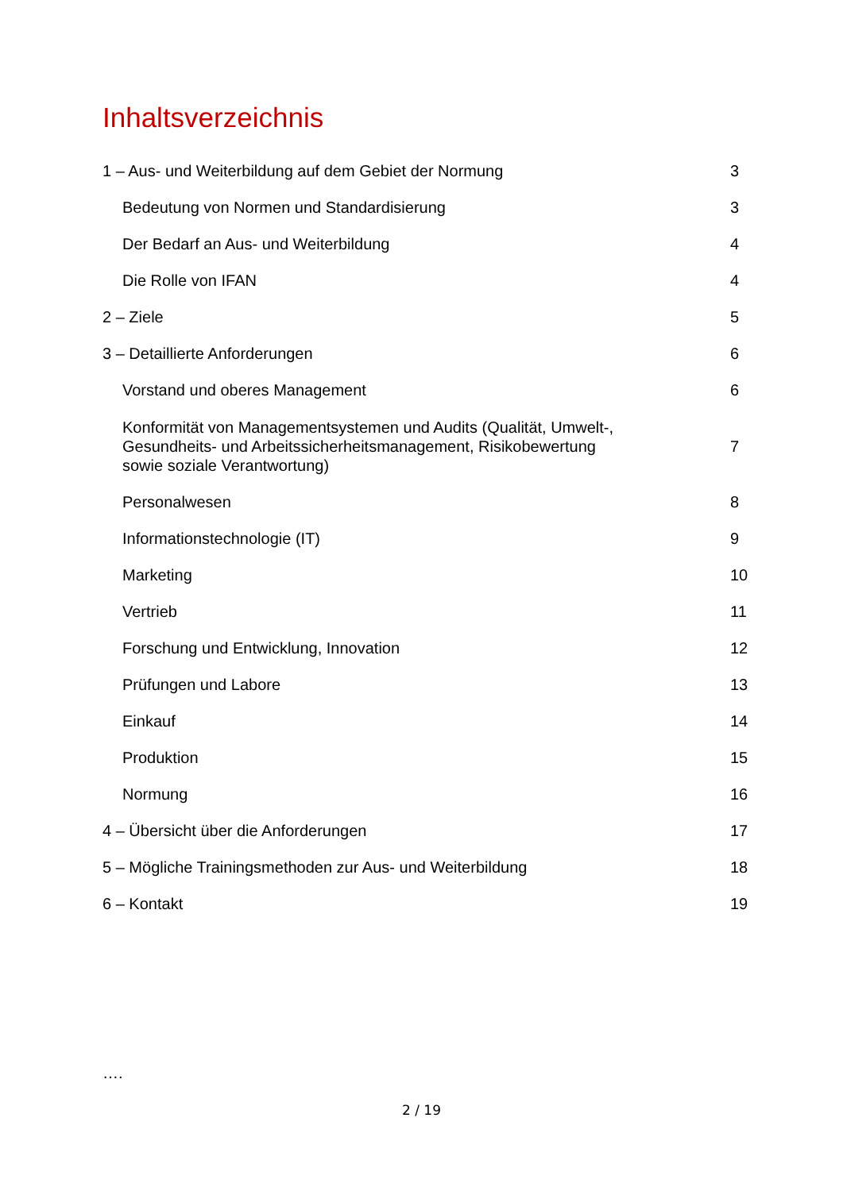Inhaltsverzeichnis
1 – Aus- und Weiterbildung auf dem Gebiet der Normung 3
Bedeutung von Normen und Standardisierung 3
Der Bedarf an Aus- und Weiterbildung 4
Die Rolle von IFAN 4
2 – Ziele 5
3 – Detaillierte Anforderungen 6
Vorstand und oberes Management 6
Konformität von Managementsystemen und Audits (Qualität, Umwelt-,
Gesundheits- und Arbeitssicherheitsmanagement, Risikobewertung
sowie soziale Verantwortung) 7
Personalwesen 8
Informationstechnologie (IT) 9
Marketing 10
Vertrieb 11
Forschung und Entwicklung, Innovation 12
Prüfungen und Labore 13
Einkauf 14
Produktion 15
Normung 16
4 – Übersicht über die Anforderungen 17
5 – Mögliche Trainingsmethoden zur Aus- und Weiterbildung 18
6 – Kontakt 19
….
2 / 19